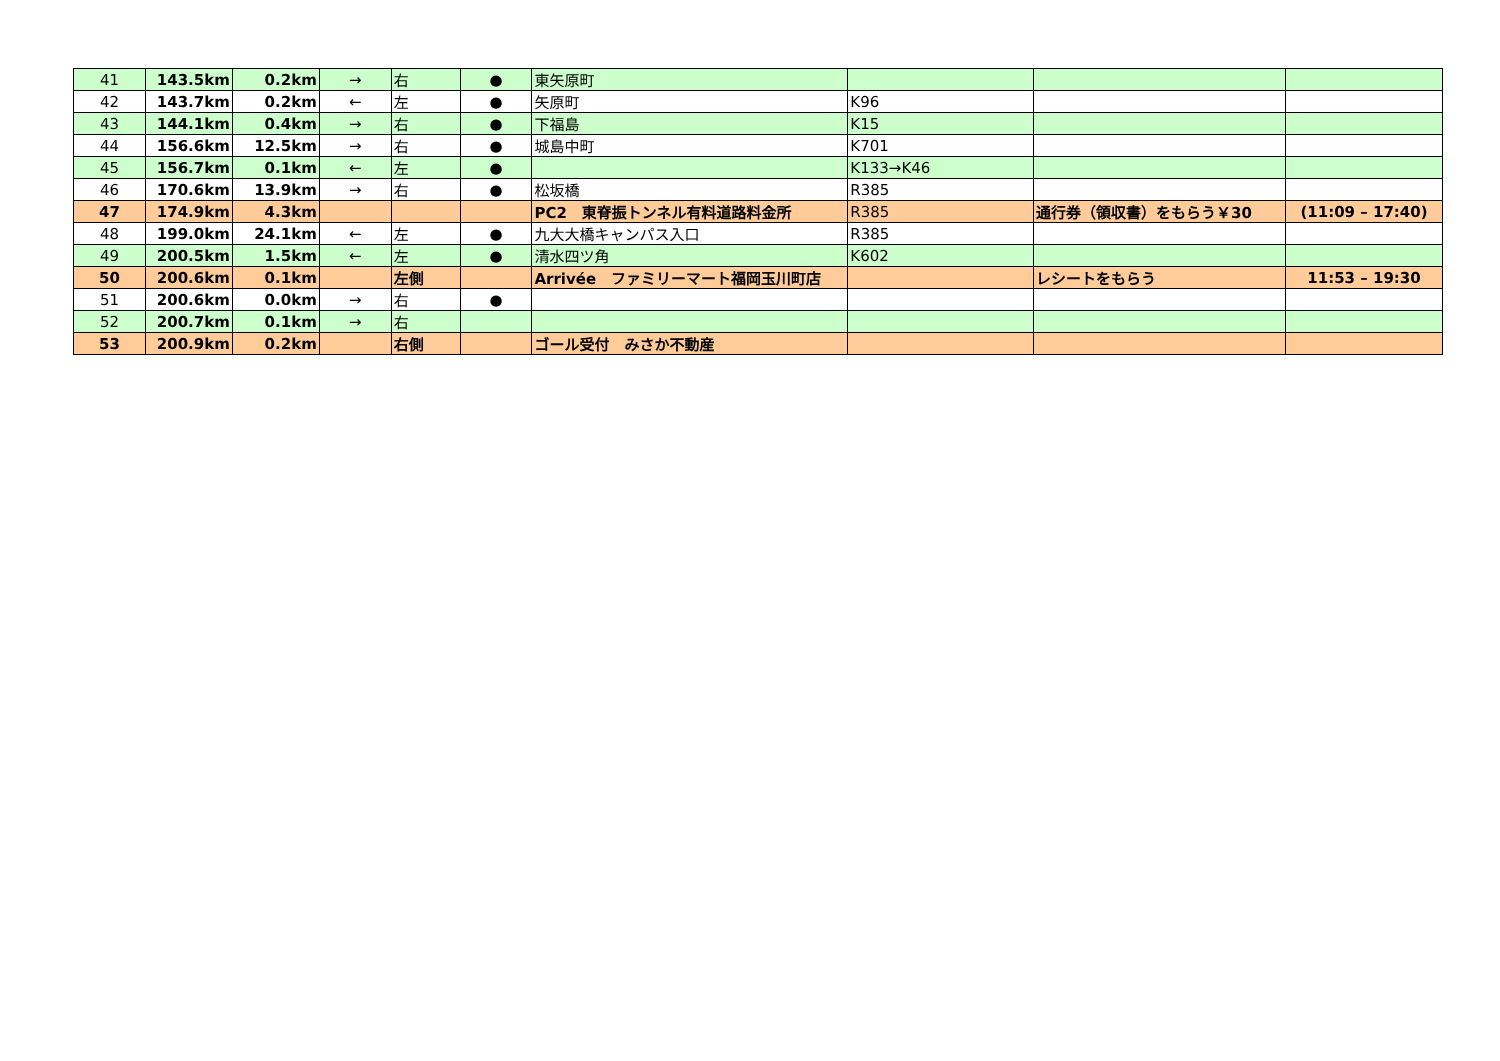| 41 | 143.5km | 0.2km | → | 右 | ● | 東矢原町 | | | |
| 42 | 143.7km | 0.2km | ← | 左 | ● | 矢原町 | K96 | | |
| 43 | 144.1km | 0.4km | → | 右 | ● | 下福島 | K15 | | |
| 44 | 156.6km | 12.5km | → | 右 | ● | 城島中町 | K701 | | |
| 45 | 156.7km | 0.1km | ← | 左 | ● | | K133→K46 | | |
| 46 | 170.6km | 13.9km | → | 右 | ● | 松坂橋 | R385 | | |
| 47 | 174.9km | 4.3km | | | | PC2 東脊振トンネル有料道路料金所 | R385 | 通行券（領収書）をもらう￥30 | (11:09 – 17:40) |
| 48 | 199.0km | 24.1km | ← | 左 | ● | 九大大橋キャンパス入口 | R385 | | |
| 49 | 200.5km | 1.5km | ← | 左 | ● | 清水四ツ角 | K602 | | |
| 50 | 200.6km | 0.1km | | 左側 | | Arrivée ファミリーマート福岡玉川町店 | | レシートをもらう | 11:53 – 19:30 |
| 51 | 200.6km | 0.0km | → | 右 | ● | | | | |
| 52 | 200.7km | 0.1km | → | 右 | | | | | |
| 53 | 200.9km | 0.2km | | 右側 | | ゴール受付 みさか不動産 | | | |